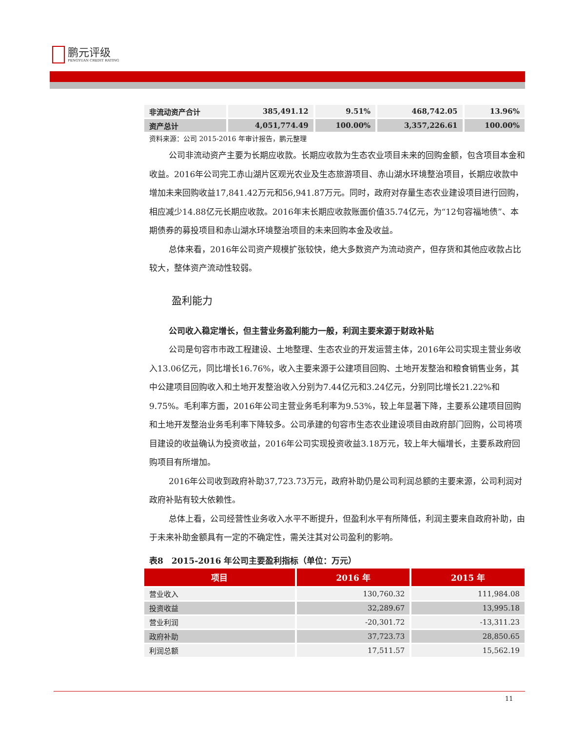鹏元评级
PENGYUAN CREDIT RATING
| 非流动资产合计 | 385,491.12 | 9.51% | 468,742.05 | 13.96% |
| 资产总计 | 4,051,774.49 | 100.00% | 3,357,226.61 | 100.00% |
资料来源：公司 2015-2016 年审计报告，鹏元整理
公司非流动资产主要为长期应收款。长期应收款为生态农业项目未来的回购金额，包含项目本金和收益。2016年公司完工赤山湖片区观光农业及生态旅游项目、赤山湖水环境整治项目，长期应收款中增加未来回购收益17,841.42万元和56,941.87万元。同时，政府对存量生态农业建设项目进行回购，相应减少14.88亿元长期应收款。2016年末长期应收款账面价值35.74亿元，为“12句容福地债”、本期债券的募投项目和赤山湖水环境整治项目的未来回购本金及收益。
总体来看，2016年公司资产规模扩张较快，绝大多数资产为流动资产，但存货和其他应收款占比较大，整体资产流动性较弱。
盈利能力
公司收入稳定增长，但主营业务盈利能力一般，利润主要来源于财政补贴
公司是句容市市政工程建设、土地整理、生态农业的开发运营主体，2016年公司实现主营业务收入13.06亿元，同比增长16.76%，收入主要来源于公建项目回购、土地开发整治和粮食销售业务，其中公建项目回购收入和土地开发整治收入分别为7.44亿元和3.24亿元，分别同比增长21.22%和9.75%。毛利率方面，2016年公司主营业务毛利率为9.53%，较上年显著下降，主要系公建项目回购和土地开发整治业务毛利率下降较多。公司承建的句容市生态农业建设项目由政府部门回购，公司将项目建设的收益确认为投资收益，2016年公司实现投资收益3.18万元，较上年大幅增长，主要系政府回购项目有所增加。
2016年公司收到政府补助37,723.73万元，政府补助仍是公司利润总额的主要来源，公司利润对政府补贴有较大依赖性。
总体上看，公司经营性业务收入水平不断提升，但盈利水平有所降低，利润主要来自政府补助，由于未来补助金额具有一定的不确定性，需关注其对公司盈利的影响。
表8　2015-2016 年公司主要盈利指标（单位：万元）
| 项目 | 2016 年 | 2015 年 |
| --- | --- | --- |
| 营业收入 | 130,760.32 | 111,984.08 |
| 投资收益 | 32,289.67 | 13,995.18 |
| 营业利润 | -20,301.72 | -13,311.23 |
| 政府补助 | 37,723.73 | 28,850.65 |
| 利润总额 | 17,511.57 | 15,562.19 |
11